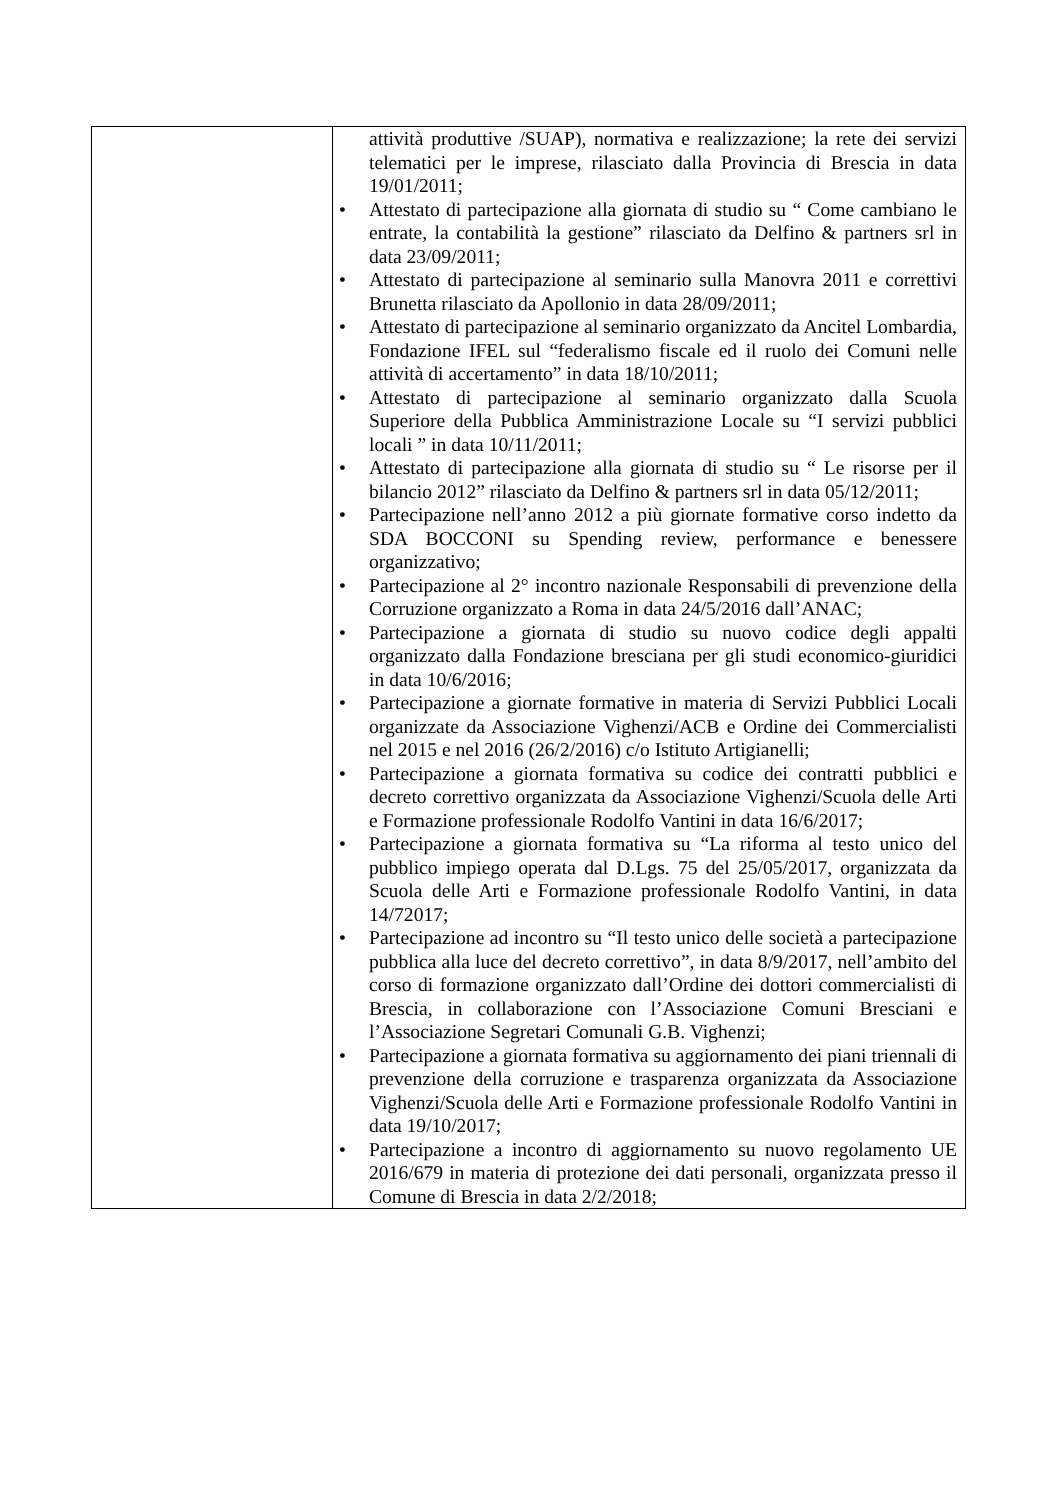| | attività produttive /SUAP), normativa e realizzazione; la rete dei servizi telematici per le imprese, rilasciato dalla Provincia di Brescia in data 19/01/2011; Attestato di partecipazione alla giornata di studio su “ Come cambiano le entrate, la contabilità la gestione” rilasciato da Delfino & partners srl in data 23/09/2011; Attestato di partecipazione al seminario sulla Manovra 2011 e correttivi Brunetta rilasciato da Apollonio in data 28/09/2011; Attestato di partecipazione al seminario organizzato da Ancitel Lombardia, Fondazione IFEL sul “federalismo fiscale ed il ruolo dei Comuni nelle attività di accertamento” in data 18/10/2011; Attestato di partecipazione al seminario organizzato dalla Scuola Superiore della Pubblica Amministrazione Locale su “I servizi pubblici locali ” in data 10/11/2011; Attestato di partecipazione alla giornata di studio su “ Le risorse per il bilancio 2012” rilasciato da Delfino & partners srl in data 05/12/2011; Partecipazione nell’anno 2012 a più giornate formative corso indetto da SDA BOCCONI su Spending review, performance e benessere organizzativo; Partecipazione al 2° incontro nazionale Responsabili di prevenzione della Corruzione organizzato a Roma in data 24/5/2016 dall’ANAC; Partecipazione a giornata di studio su nuovo codice degli appalti organizzato dalla Fondazione bresciana per gli studi economico-giuridici in data 10/6/2016; Partecipazione a giornate formative in materia di Servizi Pubblici Locali organizzate da Associazione Vighenzi/ACB e Ordine dei Commercialisti nel 2015 e nel 2016 (26/2/2016) c/o Istituto Artigianelli; Partecipazione a giornata formativa su codice dei contratti pubblici e decreto correttivo organizzata da Associazione Vighenzi/Scuola delle Arti e Formazione professionale Rodolfo Vantini in data 16/6/2017; Partecipazione a giornata formativa su “La riforma al testo unico del pubblico impiego operata dal D.Lgs. 75 del 25/05/2017, organizzata da Scuola delle Arti e Formazione professionale Rodolfo Vantini, in data 14/72017; Partecipazione ad incontro su “Il testo unico delle società a partecipazione pubblica alla luce del decreto correttivo”, in data 8/9/2017, nell’ambito del corso di formazione organizzato dall’Ordine dei dottori commercialisti di Brescia, in collaborazione con l’Associazione Comuni Bresciani e l’Associazione Segretari Comunali G.B. Vighenzi; Partecipazione a giornata formativa su aggiornamento dei piani triennali di prevenzione della corruzione e trasparenza organizzata da Associazione Vighenzi/Scuola delle Arti e Formazione professionale Rodolfo Vantini in data 19/10/2017; Partecipazione a incontro di aggiornamento su nuovo regolamento UE 2016/679 in materia di protezione dei dati personali, organizzata presso il Comune di Brescia in data 2/2/2018; |